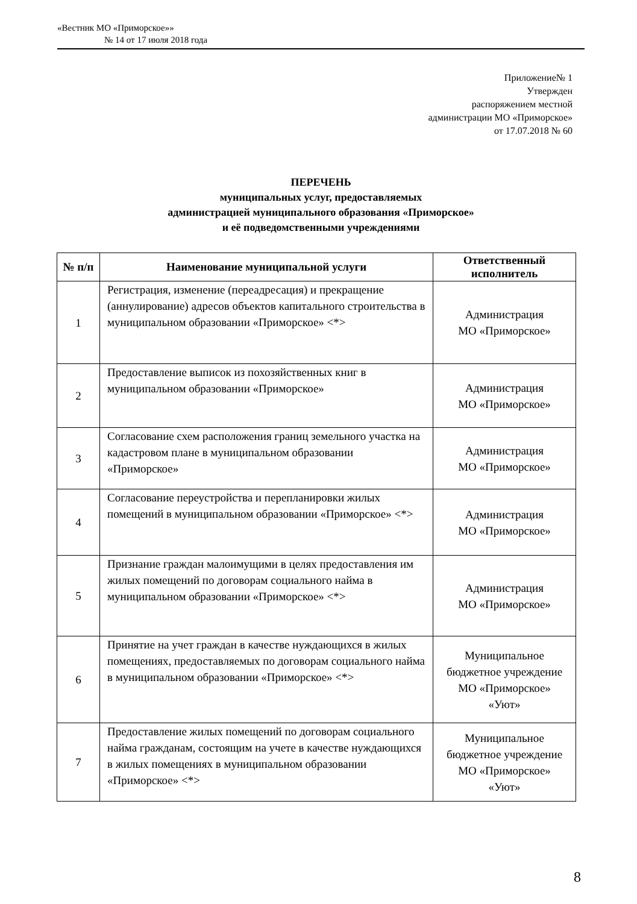«Вестник МО «Приморское»»
№ 14 от 17 июля 2018 года
Приложение№ 1
Утвержден
распоряжением местной
администрации МО «Приморское»
от 17.07.2018 № 60
ПЕРЕЧЕНЬ
муниципальных услуг, предоставляемых
администрацией муниципального образования «Приморское»
и её подведомственными учреждениями
| № п/п | Наименование муниципальной услуги | Ответственный исполнитель |
| --- | --- | --- |
| 1 | Регистрация, изменение (переадресация) и прекращение (аннулирование) адресов объектов капитального строительства в муниципальном образовании «Приморское» <*> | Администрация МО «Приморское» |
| 2 | Предоставление выписок из похозяйственных книг в муниципальном образовании «Приморское» | Администрация МО «Приморское» |
| 3 | Согласование схем расположения границ земельного участка на кадастровом плане в муниципальном образовании «Приморское» | Администрация МО «Приморское» |
| 4 | Согласование переустройства и перепланировки жилых помещений в муниципальном образовании «Приморское» <*> | Администрация МО «Приморское» |
| 5 | Признание граждан малоимущими в целях предоставления им жилых помещений по договорам социального найма в муниципальном образовании «Приморское» <*> | Администрация МО «Приморское» |
| 6 | Принятие на учет граждан в качестве нуждающихся в жилых помещениях, предоставляемых по договорам социального найма в муниципальном образовании «Приморское» <*> | Муниципальное бюджетное учреждение МО «Приморское» «Уют» |
| 7 | Предоставление жилых помещений по договорам социального найма гражданам, состоящим на учете в качестве нуждающихся в жилых помещениях в муниципальном образовании «Приморское» <*> | Муниципальное бюджетное учреждение МО «Приморское» «Уют» |
8